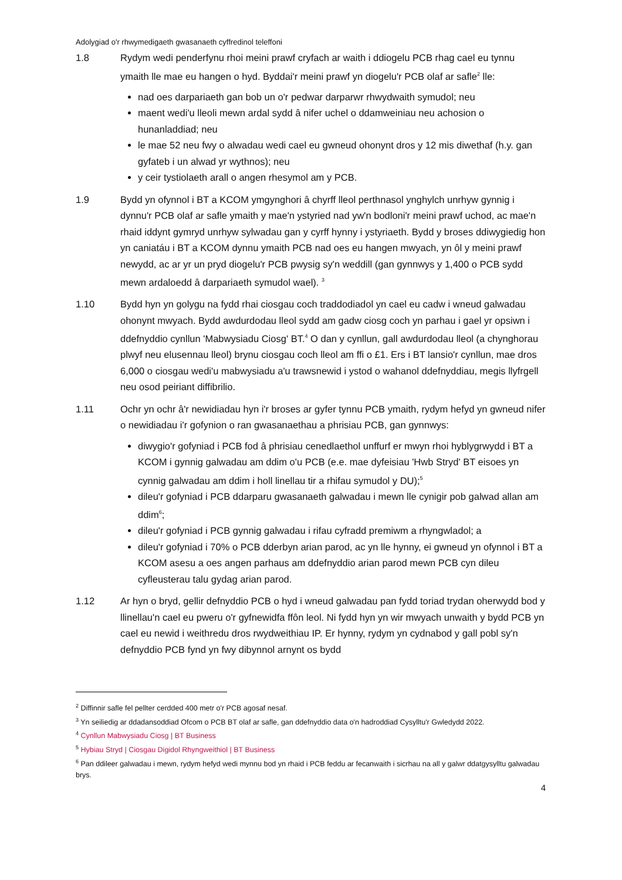Adolygiad o'r rhwymedigaeth gwasanaeth cyffredinol teleffoni
1.8 Rydym wedi penderfynu rhoi meini prawf cryfach ar waith i ddiogelu PCB rhag cael eu tynnu ymaith lle mae eu hangen o hyd. Byddai'r meini prawf yn diogelu'r PCB olaf ar safle<sup>2</sup> lle:
nad oes darpariaeth gan bob un o'r pedwar darparwr rhwydwaith symudol; neu
maent wedi'u lleoli mewn ardal sydd â nifer uchel o ddamweiniau neu achosion o hunanladdiad; neu
le mae 52 neu fwy o alwadau wedi cael eu gwneud ohonynt dros y 12 mis diwethaf (h.y. gan gyfateb i un alwad yr wythnos); neu
y ceir tystiolaeth arall o angen rhesymol am y PCB.
1.9 Bydd yn ofynnol i BT a KCOM ymgynghori â chyrff lleol perthnasol ynghylch unrhyw gynnig i dynnu'r PCB olaf ar safle ymaith y mae'n ystyried nad yw'n bodloni'r meini prawf uchod, ac mae'n rhaid iddynt gymryd unrhyw sylwadau gan y cyrff hynny i ystyriaeth. Bydd y broses ddiwygiedig hon yn caniatáu i BT a KCOM dynnu ymaith PCB nad oes eu hangen mwyach, yn ôl y meini prawf newydd, ac ar yr un pryd diogelu'r PCB pwysig sy'n weddill (gan gynnwys y 1,400 o PCB sydd mewn ardaloedd â darpariaeth symudol wael). <sup>3</sup>
1.10 Bydd hyn yn golygu na fydd rhai ciosgau coch traddodiadol yn cael eu cadw i wneud galwadau ohonynt mwyach. Bydd awdurdodau lleol sydd am gadw ciosg coch yn parhau i gael yr opsiwn i ddefnyddio cynllun 'Mabwysiadu Ciosg' BT.<sup>4</sup> O dan y cynllun, gall awdurdodau lleol (a chynghorau plwyf neu elusennau lleol) brynu ciosgau coch lleol am ffi o £1. Ers i BT lansio'r cynllun, mae dros 6,000 o ciosgau wedi'u mabwysiadu a'u trawsnewid i ystod o wahanol ddefnyddiau, megis llyfrgell neu osod peiriant diffibrilio.
1.11 Ochr yn ochr â'r newidiadau hyn i'r broses ar gyfer tynnu PCB ymaith, rydym hefyd yn gwneud nifer o newidiadau i'r gofynion o ran gwasanaethau a phrisiau PCB, gan gynnwys:
diwygio'r gofyniad i PCB fod â phrisiau cenedlaethol unffurf er mwyn rhoi hyblygrwydd i BT a KCOM i gynnig galwadau am ddim o'u PCB (e.e. mae dyfeisiau 'Hwb Stryd' BT eisoes yn cynnig galwadau am ddim i holl linellau tir a rhifau symudol y DU);<sup>5</sup>
dileu'r gofyniad i PCB ddarparu gwasanaeth galwadau i mewn lle cynigir pob galwad allan am ddim<sup>6</sup>;
dileu'r gofyniad i PCB gynnig galwadau i rifau cyfradd premiwm a rhyngwladol; a
dileu'r gofyniad i 70% o PCB dderbyn arian parod, ac yn lle hynny, ei gwneud yn ofynnol i BT a KCOM asesu a oes angen parhaus am ddefnyddio arian parod mewn PCB cyn dileu cyfleusterau talu gydag arian parod.
1.12 Ar hyn o bryd, gellir defnyddio PCB o hyd i wneud galwadau pan fydd toriad trydan oherwydd bod y llinellau'n cael eu pweru o'r gyfnewidfa ffôn leol. Ni fydd hyn yn wir mwyach unwaith y bydd PCB yn cael eu newid i weithredu dros rwydweithiau IP. Er hynny, rydym yn cydnabod y gall pobl sy'n defnyddio PCB fynd yn fwy dibynnol arnynt os bydd
<sup>2</sup> Diffinnir safle fel pellter cerdded 400 metr o'r PCB agosaf nesaf.
<sup>3</sup> Yn seiliedig ar ddadansoddiad Ofcom o PCB BT olaf ar safle, gan ddefnyddio data o'n hadroddiad Cysylltu'r Gwledydd 2022.
<sup>4</sup> Cynllun Mabwysiadu Ciosg | BT Business
<sup>5</sup> Hybiau Stryd | Ciosgau Digidol Rhyngweithiol | BT Business
<sup>6</sup> Pan ddileer galwadau i mewn, rydym hefyd wedi mynnu bod yn rhaid i PCB feddu ar fecanwaith i sicrhau na all y galwr ddatgysylltu galwadau brys.
4